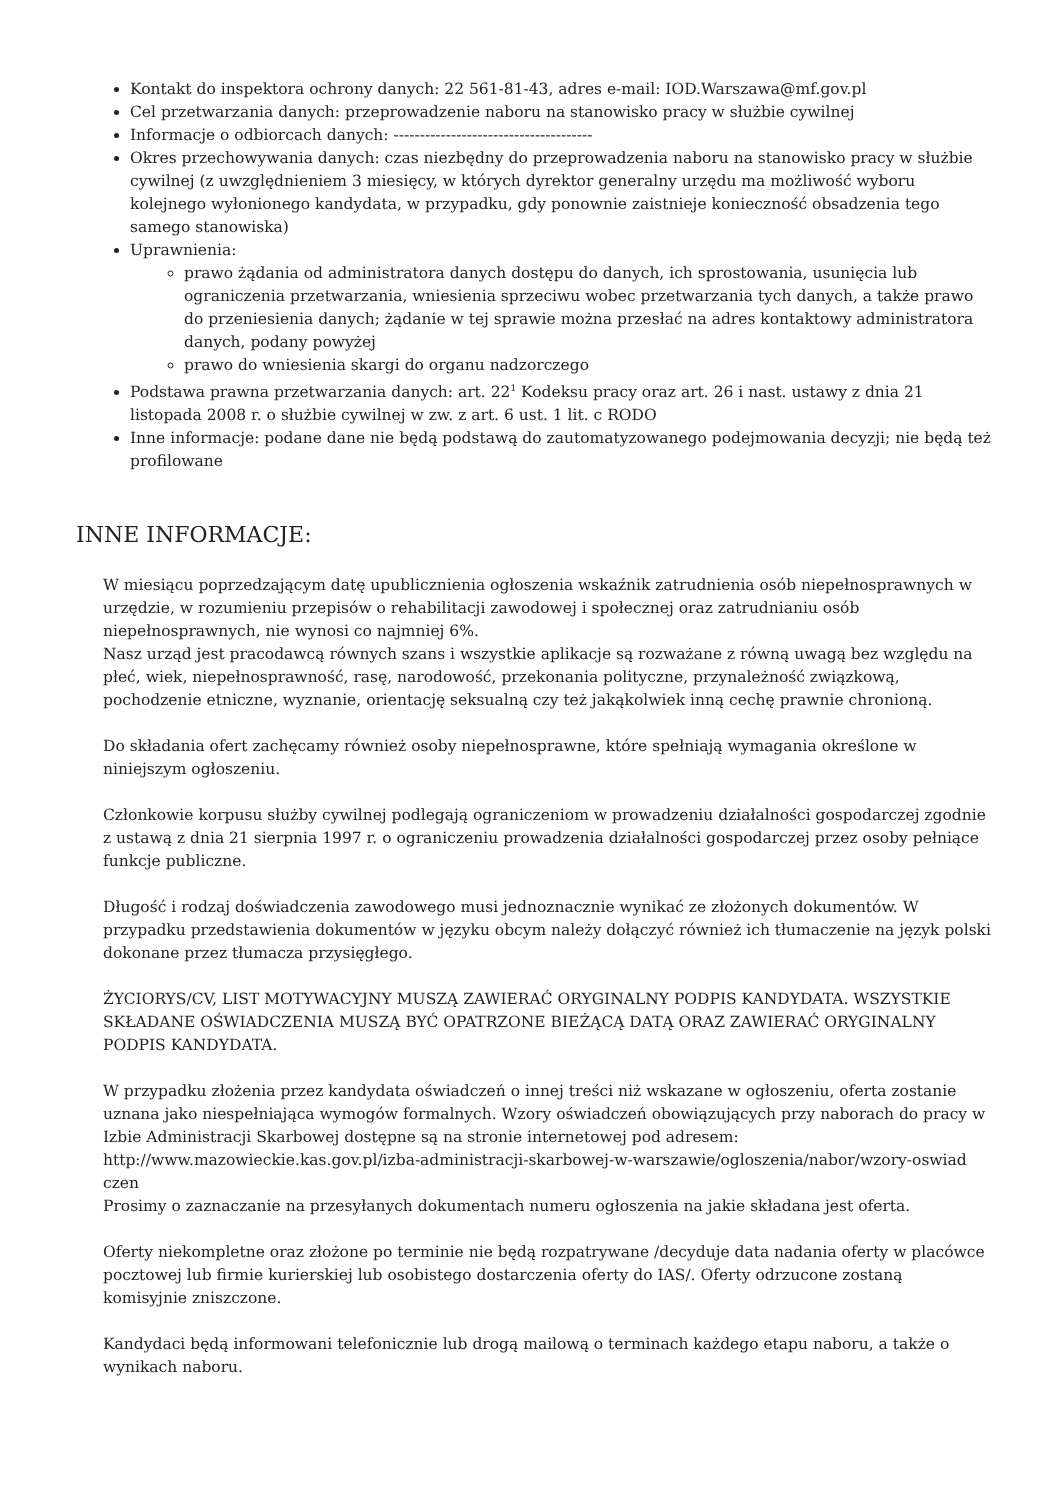Kontakt do inspektora ochrony danych: 22 561-81-43, adres e-mail: IOD.Warszawa@mf.gov.pl
Cel przetwarzania danych: przeprowadzenie naboru na stanowisko pracy w służbie cywilnej
Informacje o odbiorcach danych: --------------------------------------
Okres przechowywania danych: czas niezbędny do przeprowadzenia naboru na stanowisko pracy w służbie cywilnej (z uwzględnieniem 3 miesięcy, w których dyrektor generalny urzędu ma możliwość wyboru kolejnego wyłonionego kandydata, w przypadku, gdy ponownie zaistnieje konieczność obsadzenia tego samego stanowiska)
Uprawnienia:
prawo żądania od administratora danych dostępu do danych, ich sprostowania, usunięcia lub ograniczenia przetwarzania, wniesienia sprzeciwu wobec przetwarzania tych danych, a także prawo do przeniesienia danych; żądanie w tej sprawie można przesłać na adres kontaktowy administratora danych, podany powyżej
prawo do wniesienia skargi do organu nadzorczego
Podstawa prawna przetwarzania danych: art. 22<sup>1</sup> Kodeksu pracy oraz art. 26 i nast. ustawy z dnia 21 listopada 2008 r. o służbie cywilnej w zw. z art. 6 ust. 1 lit. c RODO
Inne informacje: podane dane nie będą podstawą do zautomatyzowanego podejmowania decyzji; nie będą też profilowane
INNE INFORMACJE:
W miesiącu poprzedzającym datę upublicznienia ogłoszenia wskaźnik zatrudnienia osób niepełnosprawnych w urzędzie, w rozumieniu przepisów o rehabilitacji zawodowej i społecznej oraz zatrudnianiu osób niepełnosprawnych, nie wynosi co najmniej 6%.
Nasz urząd jest pracodawcą równych szans i wszystkie aplikacje są rozważane z równą uwagą bez względu na płeć, wiek, niepełnosprawność, rasę, narodowość, przekonania polityczne, przynależność związkową, pochodzenie etniczne, wyznanie, orientację seksualną czy też jakąkolwiek inną cechę prawnie chronioną.
Do składania ofert zachęcamy również osoby niepełnosprawne, które spełniają wymagania określone w niniejszym ogłoszeniu.
Członkowie korpusu służby cywilnej podlegają ograniczeniom w prowadzeniu działalności gospodarczej zgodnie z ustawą z dnia 21 sierpnia 1997 r. o ograniczeniu prowadzenia działalności gospodarczej przez osoby pełniące funkcje publiczne.
Długość i rodzaj doświadczenia zawodowego musi jednoznacznie wynikać ze złożonych dokumentów. W przypadku przedstawienia dokumentów w języku obcym należy dołączyć również ich tłumaczenie na język polski dokonane przez tłumacza przysięgłego.
ŻYCIORYS/CV, LIST MOTYWACYJNY MUSZĄ ZAWIERAĆ ORYGINALNY PODPIS KANDYDATA. WSZYSTKIE SKŁADANE OŚWIADCZENIA MUSZĄ BYĆ OPATRZONE BIEŻĄCĄ DATĄ ORAZ ZAWIERAĆ ORYGINALNY PODPIS KANDYDATA.
W przypadku złożenia przez kandydata oświadczeń o innej treści niż wskazane w ogłoszeniu, oferta zostanie uznana jako niespełniająca wymogów formalnych. Wzory oświadczeń obowiązujących przy naborach do pracy w Izbie Administracji Skarbowej dostępne są na stronie internetowej pod adresem:
http://www.mazowieckie.kas.gov.pl/izba-administracji-skarbowej-w-warszawie/ogloszenia/nabor/wzory-oswiad
czen
Prosimy o zaznaczanie na przesyłanych dokumentach numeru ogłoszenia na jakie składana jest oferta.
Oferty niekompletne oraz złożone po terminie nie będą rozpatrywane /decyduje data nadania oferty w placówce pocztowej lub firmie kurierskiej lub osobistego dostarczenia oferty do IAS/. Oferty odrzucone zostaną komisyjnie zniszczone.
Kandydaci będą informowani telefonicznie lub drogą mailową o terminach każdego etapu naboru, a także o wynikach naboru.